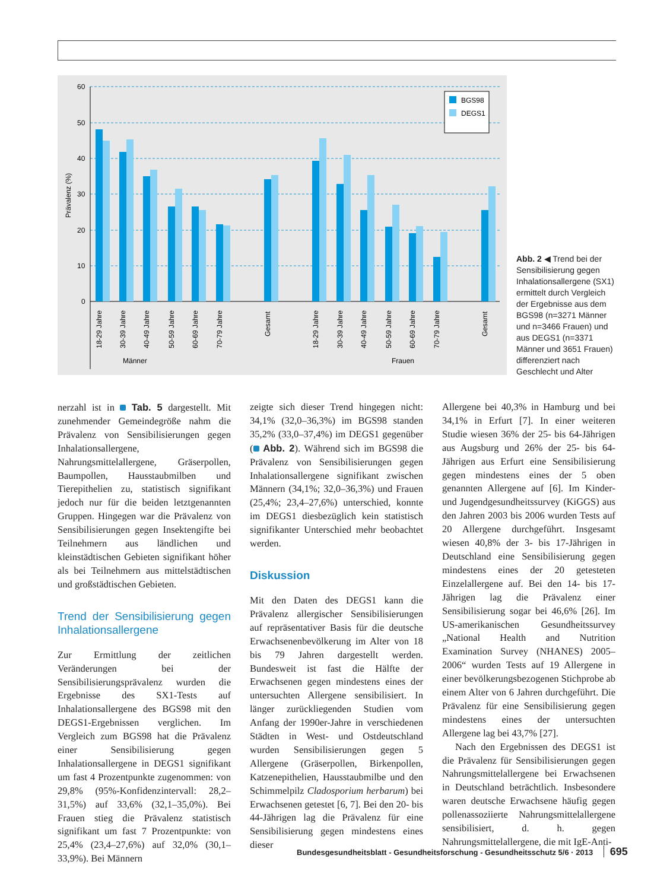60
50
40
30
20
10
0
Prävalenz (%)
BGS98
DEGS1
Männer
Frauen
18-29 Jahre
30-39 Jahre
40-49 Jahre
50-59 Jahre
60-69 Jahre
70-79 Jahre
Gesamt
18-29 Jahre
30-39 Jahre
40-49 Jahre
50-59 Jahre
60-69 Jahre
70-79 Jahre
Gesamt
Abb. 2 ◀ Trend bei der Sensibilisierung gegen Inhalationsallergene (SX1) ermittelt durch Vergleich der Ergebnisse aus dem BGS98 (n=3271 Männer und n=3466 Frauen) und aus DEGS1 (n=3371 Männer und 3651 Frauen) differenziert nach Geschlecht und Alter
nerzahl ist in Tab. 5 dargestellt. Mit zunehmender Gemeindegröße nahm die Prävalenz von Sensibilisierungen gegen Inhalationsallergene, Nahrungsmittelallergene, Gräserpollen, Baumpollen, Hausstaubmilben und Tierepithelien zu, statistisch signifikant jedoch nur für die beiden letztgenannten Gruppen. Hingegen war die Prävalenz von Sensibilisierungen gegen Insektengifte bei Teilnehmern aus ländlichen und kleinstädtischen Gebieten signifikant höher als bei Teilnehmern aus mittelstädtischen und großstädtischen Gebieten.
Trend der Sensibilisierung gegen Inhalationsallergene
Zur Ermittlung der zeitlichen Veränderungen bei der Sensibilisierungsprävalenz wurden die Ergebnisse des SX1-Tests auf Inhalationsallergene des BGS98 mit den DEGS1-Ergebnissen verglichen. Im Vergleich zum BGS98 hat die Prävalenz einer Sensibilisierung gegen Inhalationsallergene in DEGS1 signifikant um fast 4 Prozentpunkte zugenommen: von 29,8% (95%-Konfidenzintervall: 28,2–31,5%) auf 33,6% (32,1–35,0%). Bei Frauen stieg die Prävalenz statistisch signifikant um fast 7 Prozentpunkte: von 25,4% (23,4–27,6%) auf 32,0% (30,1–33,9%). Bei Männern
zeigte sich dieser Trend hingegen nicht: 34,1% (32,0–36,3%) im BGS98 standen 35,2% (33,0–37,4%) im DEGS1 gegenüber ( Abb. 2). Während sich im BGS98 die Prävalenz von Sensibilisierungen gegen Inhalationsallergene signifikant zwischen Männern (34,1%; 32,0–36,3%) und Frauen (25,4%; 23,4–27,6%) unterschied, konnte im DEGS1 diesbezüglich kein statistisch signifikanter Unterschied mehr beobachtet werden.
Diskussion
Mit den Daten des DEGS1 kann die Prävalenz allergischer Sensibilisierungen auf repräsentativer Basis für die deutsche Erwachsenenbevölkerung im Alter von 18 bis 79 Jahren dargestellt werden. Bundesweit ist fast die Hälfte der Erwachsenen gegen mindestens eines der untersuchten Allergene sensibilisiert. In länger zurückliegenden Studien vom Anfang der 1990er-Jahre in verschiedenen Städten in West- und Ostdeutschland wurden Sensibilisierungen gegen 5 Allergene (Gräserpollen, Birkenpollen, Katzenepithelien, Hausstaubmilbe und den Schimmelpilz Cladosporium herbarum) bei Erwachsenen getestet [6, 7]. Bei den 20- bis 44-Jährigen lag die Prävalenz für eine Sensibilisierung gegen mindestens eines dieser
Allergene bei 40,3% in Hamburg und bei 34,1% in Erfurt [7]. In einer weiteren Studie wiesen 36% der 25- bis 64-Jährigen aus Augsburg und 26% der 25- bis 64-Jährigen aus Erfurt eine Sensibilisierung gegen mindestens eines der 5 oben genannten Allergene auf [6]. Im Kinder- und Jugendgesundheitssurvey (KiGGS) aus den Jahren 2003 bis 2006 wurden Tests auf 20 Allergene durchgeführt. Insgesamt wiesen 40,8% der 3- bis 17-Jährigen in Deutschland eine Sensibilisierung gegen mindestens eines der 20 getesteten Einzelallergene auf. Bei den 14- bis 17-Jährigen lag die Prävalenz einer Sensibilisierung sogar bei 46,6% [26]. Im US-amerikanischen Gesundheitssurvey „National Health and Nutrition Examination Survey (NHANES) 2005–2006“ wurden Tests auf 19 Allergene in einer bevölkerungsbezogenen Stichprobe ab einem Alter von 6 Jahren durchgeführt. Die Prävalenz für eine Sensibilisierung gegen mindestens eines der untersuchten Allergene lag bei 43,7% [27].
Nach den Ergebnissen des DEGS1 ist die Prävalenz für Sensibilisierungen gegen Nahrungsmittelallergene bei Erwachsenen in Deutschland beträchtlich. Insbesondere waren deutsche Erwachsene häufig gegen pollenassoziierte Nahrungsmittelallergene sensibilisiert, d. h. gegen Nahrungsmittelallergene, die mit IgE-Anti-
Bundesgesundheitsblatt - Gesundheitsforschung - Gesundheitsschutz 5/6 · 2013 695